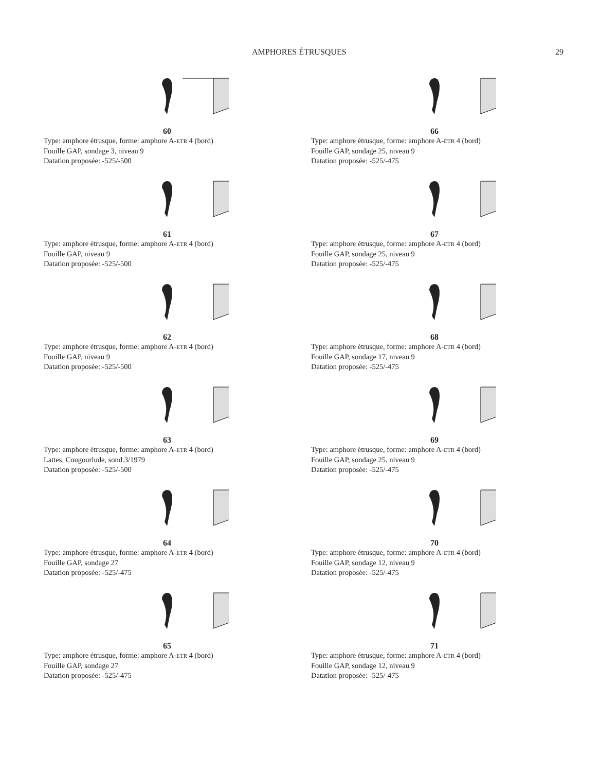AMPHORES ÉTRUSQUES 29
60
Type: amphore étrusque, forme: amphore A-ETR 4 (bord)
Fouille GAP, sondage 3, niveau 9
Datation proposée: -525/-500
61
Type: amphore étrusque, forme: amphore A-ETR 4 (bord)
Fouille GAP, niveau 9
Datation proposée: -525/-500
62
Type: amphore étrusque, forme: amphore A-ETR 4 (bord)
Fouille GAP, niveau 9
Datation proposée: -525/-500
63
Type: amphore étrusque, forme: amphore A-ETR 4 (bord)
Lattes, Cougourlude, sond.3/1979
Datation proposée: -525/-500
64
Type: amphore étrusque, forme: amphore A-ETR 4 (bord)
Fouille GAP, sondage 27
Datation proposée: -525/-475
65
Type: amphore étrusque, forme: amphore A-ETR 4 (bord)
Fouille GAP, sondage 27
Datation proposée: -525/-475
66
Type: amphore étrusque, forme: amphore A-ETR 4 (bord)
Fouille GAP, sondage 25, niveau 9
Datation proposée: -525/-475
67
Type: amphore étrusque, forme: amphore A-ETR 4 (bord)
Fouille GAP, sondage 25, niveau 9
Datation proposée: -525/-475
68
Type: amphore étrusque, forme: amphore A-ETR 4 (bord)
Fouille GAP, sondage 17, niveau 9
Datation proposée: -525/-475
69
Type: amphore étrusque, forme: amphore A-ETR 4 (bord)
Fouille GAP, sondage 25, niveau 9
Datation proposée: -525/-475
70
Type: amphore étrusque, forme: amphore A-ETR 4 (bord)
Fouille GAP, sondage 12, niveau 9
Datation proposée: -525/-475
71
Type: amphore étrusque, forme: amphore A-ETR 4 (bord)
Fouille GAP, sondage 12, niveau 9
Datation proposée: -525/-475